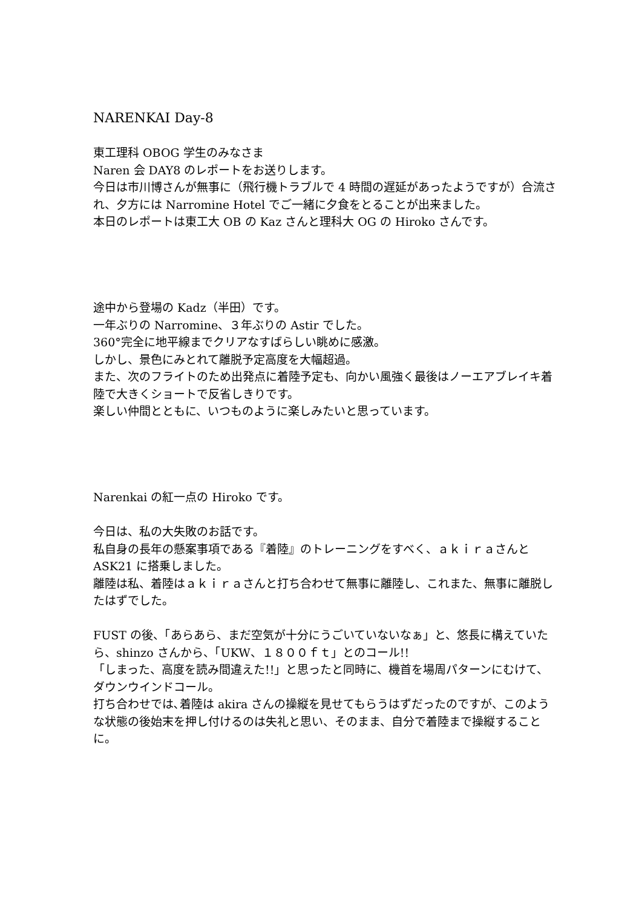NARENKAI Day-8
東工理科 OBOG 学生のみなさま
Naren 会 DAY8 のレポートをお送りします。
今日は市川博さんが無事に（飛行機トラブルで 4 時間の遅延があったようですが）合流され、夕方には Narromine Hotel でご一緒に夕食をとることが出来ました。
本日のレポートは東工大 OB の Kaz さんと理科大 OG の Hiroko さんです。
途中から登場の Kadz（半田）です。
一年ぶりの Narromine、３年ぶりの Astir でした。
360°完全に地平線までクリアなすばらしい眺めに感激。
しかし、景色にみとれて離脱予定高度を大幅超過。
また、次のフライトのため出発点に着陸予定も、向かい風強く最後はノーエアブレイキ着陸で大きくショートで反省しきりです。
楽しい仲間とともに、いつものように楽しみたいと思っています。
Narenkai の紅一点の Hiroko です。
今日は、私の大失敗のお話です。
私自身の長年の懸案事項である『着陸』のトレーニングをすべく、ａｋｉｒａさんと ASK21 に搭乗しました。
離陸は私、着陸はａｋｉｒａさんと打ち合わせて無事に離陸し、これまた、無事に離脱したはずでした。
FUST の後、「あらあら、まだ空気が十分にうごいていないなぁ」と、悠長に構えていたら、shinzo さんから、「UKW、１８００ｆｔ」とのコール!!
「しまった、高度を読み間違えた!!」と思ったと同時に、機首を場周パターンにむけて、ダウンウインドコール。
打ち合わせでは､着陸は akira さんの操縦を見せてもらうはずだったのですが、このような状態の後始末を押し付けるのは失礼と思い、そのまま、自分で着陸まで操縦することに。